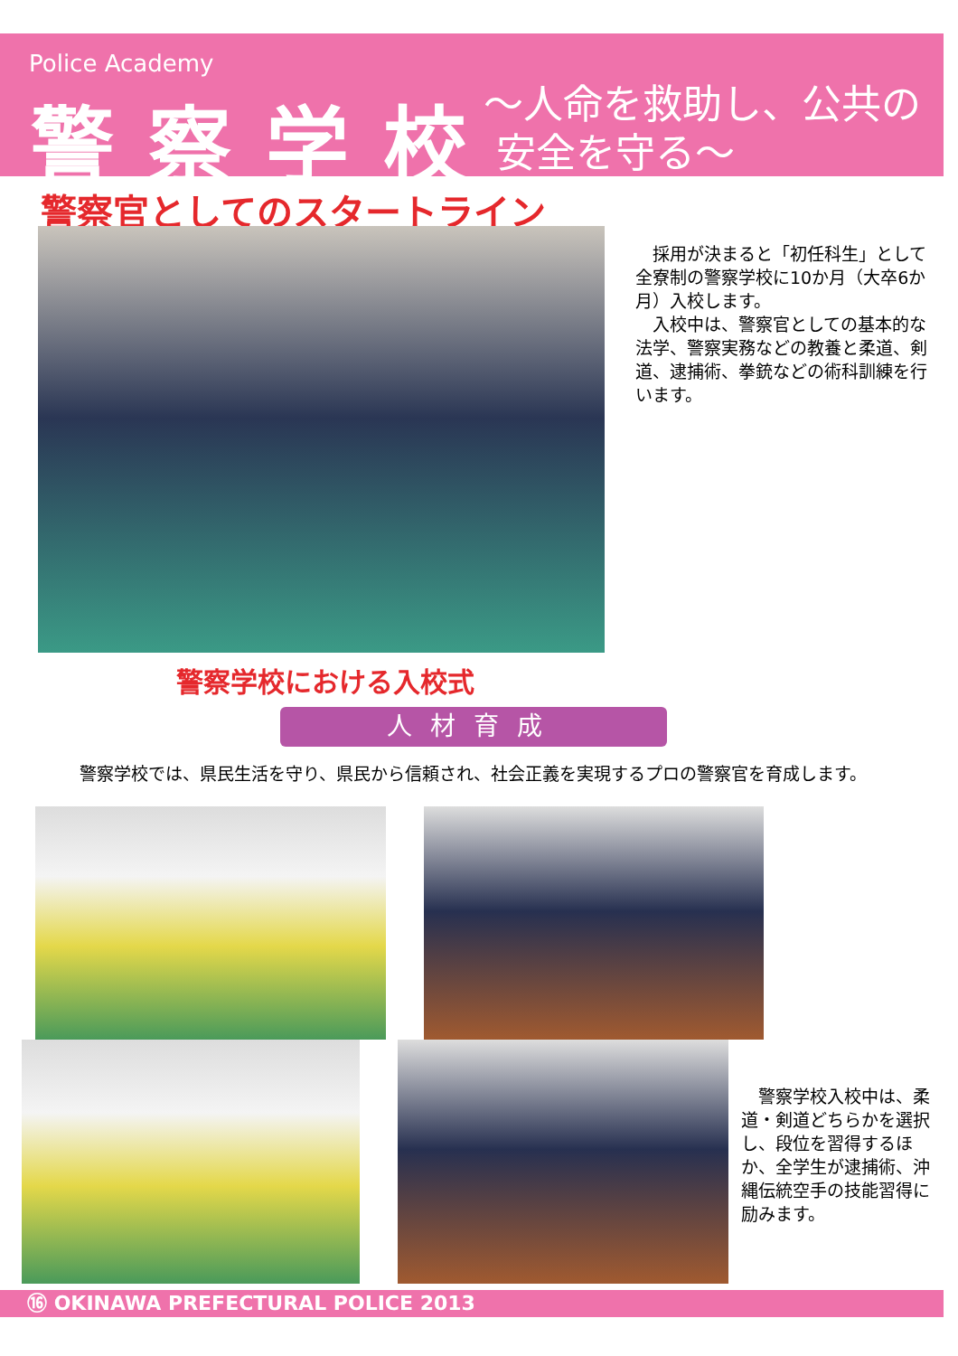Police Academy
警察学校
～人命を救助し、公共の
安全を守る～
警察官としてのスタートライン
　採用が決まると「初任科生」として全寮制の警察学校に10か月（大卒6か月）入校します。
　入校中は、警察官としての基本的な法学、警察実務などの教養と柔道、剣道、逮捕術、拳銃などの術科訓練を行います。
警察学校における入校式
人材育成
警察学校では、県民生活を守り、県民から信頼され、社会正義を実現するプロの警察官を育成します。
　警察学校入校中は、柔道・剣道どちらかを選択し、段位を習得するほか、全学生が逮捕術、沖縄伝統空手の技能習得に励みます。
⑯ OKINAWA PREFECTURAL POLICE 2013